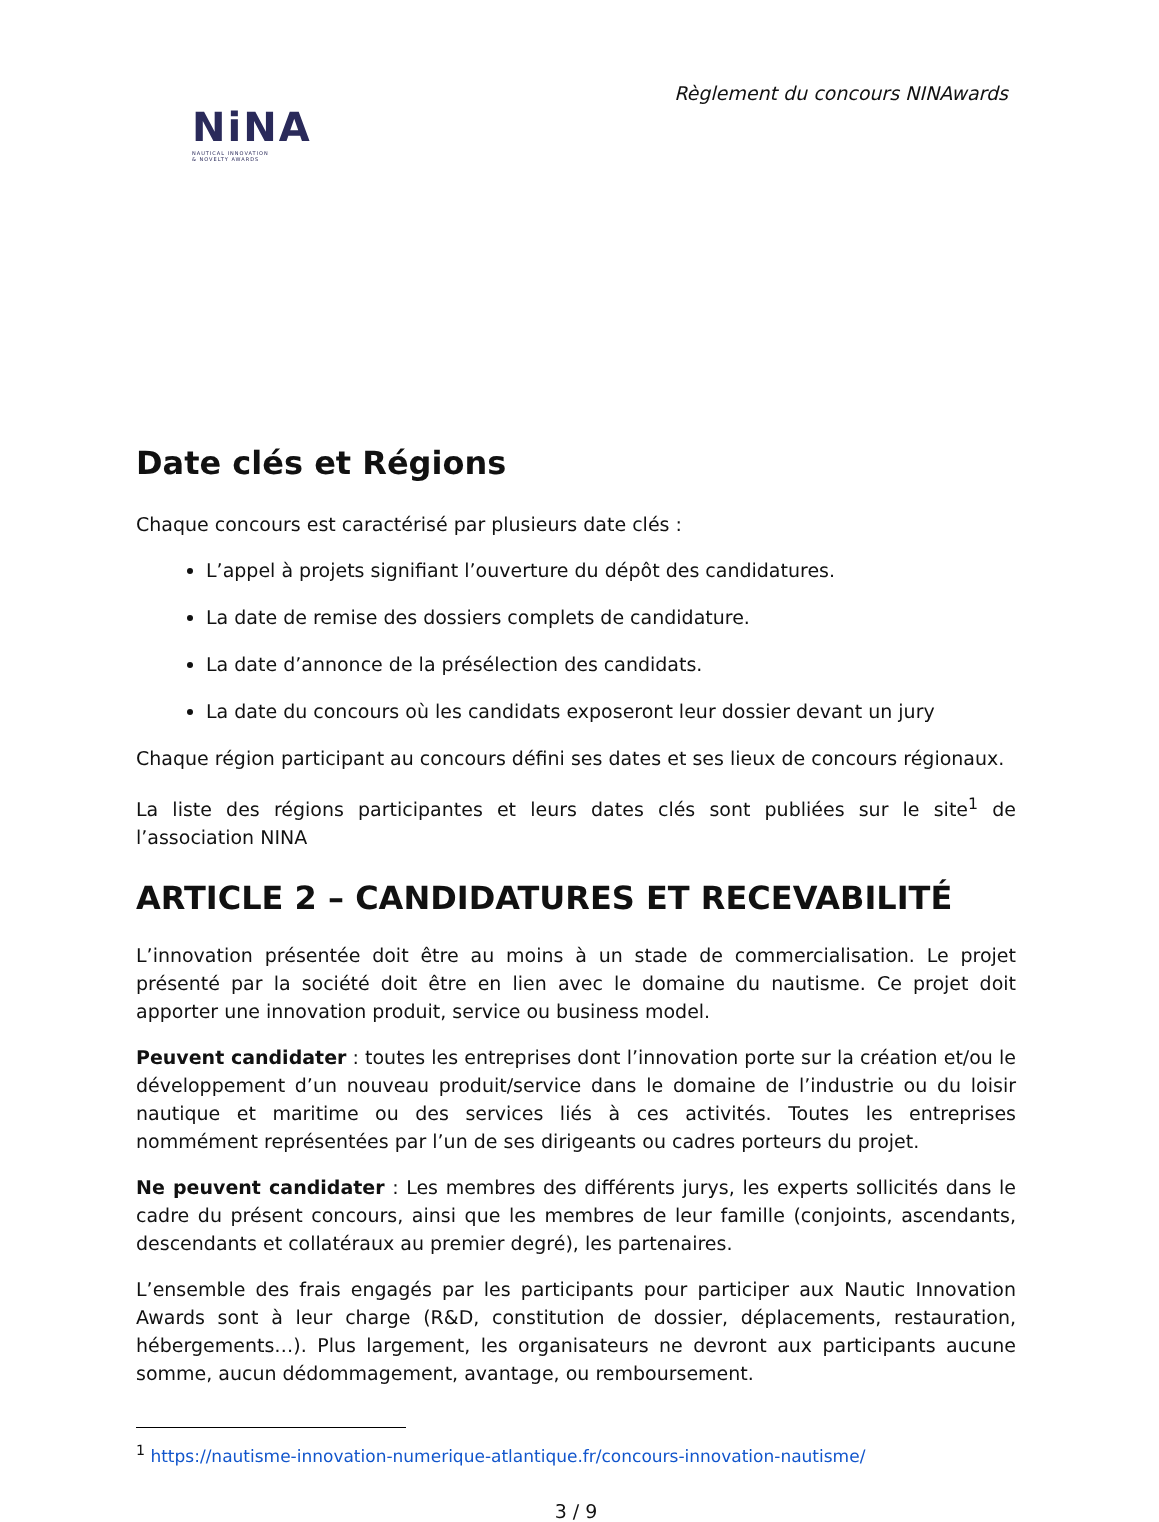Règlement du concours NINAwards
NiNA
NAUTICAL INNOVATION
& NOVELTY AWARDS
Date clés et Régions
Chaque concours est caractérisé par plusieurs date clés :
L’appel à projets signifiant l’ouverture du dépôt des candidatures.
La date de remise des dossiers complets de candidature.
La date d’annonce de la présélection des candidats.
La date du concours où les candidats exposeront leur dossier devant un jury
Chaque région participant au concours défini ses dates et ses lieux de concours régionaux.
La liste des régions participantes et leurs dates clés sont publiées sur le site<sup>1</sup> de l’association NINA
ARTICLE 2 – CANDIDATURES ET RECEVABILITÉ
L’innovation présentée doit être au moins à un stade de commercialisation. Le projet présenté par la société doit être en lien avec le domaine du nautisme. Ce projet doit apporter une innovation produit, service ou business model.
Peuvent candidater : toutes les entreprises dont l’innovation porte sur la création et/ou le développement d’un nouveau produit/service dans le domaine de l’industrie ou du loisir nautique et maritime ou des services liés à ces activités. Toutes les entreprises nommément représentées par l’un de ses dirigeants ou cadres porteurs du projet.
Ne peuvent candidater : Les membres des différents jurys, les experts sollicités dans le cadre du présent concours, ainsi que les membres de leur famille (conjoints, ascendants, descendants et collatéraux au premier degré), les partenaires.
L’ensemble des frais engagés par les participants pour participer aux Nautic Innovation Awards sont à leur charge (R&D, constitution de dossier, déplacements, restauration, hébergements…). Plus largement, les organisateurs ne devront aux participants aucune somme, aucun dédommagement, avantage, ou remboursement.
<sup>1</sup> https://nautisme-innovation-numerique-atlantique.fr/concours-innovation-nautisme/
3 / 9